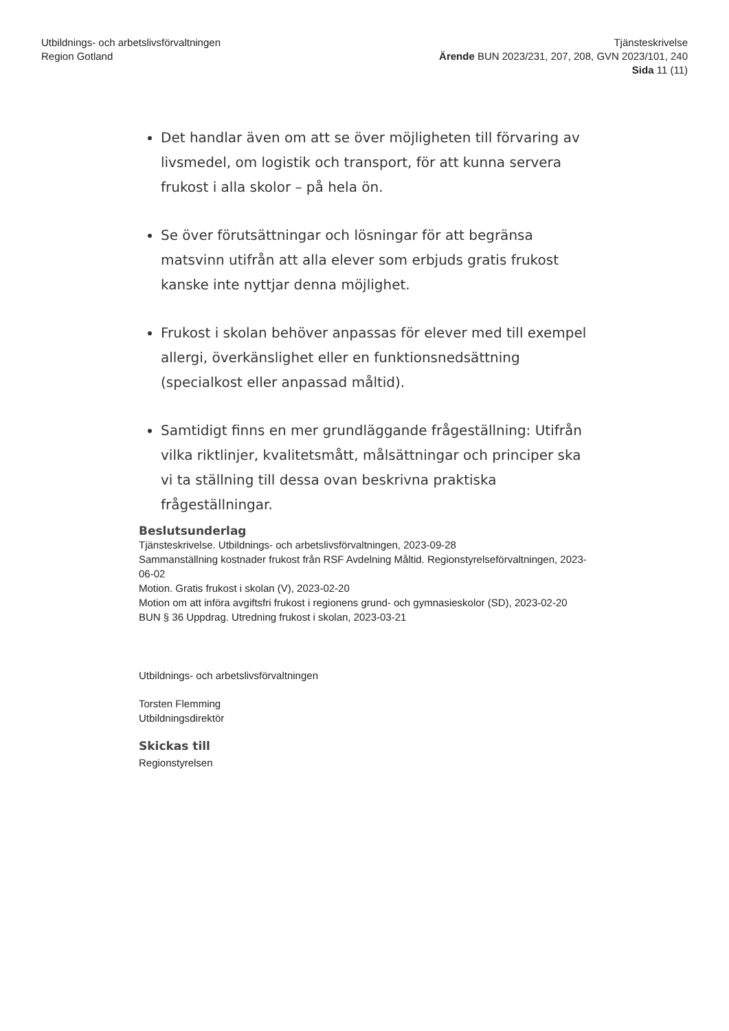Utbildnings- och arbetslivsförvaltningen
Region Gotland
Tjänsteskrivelse
Ärende BUN 2023/231, 207, 208, GVN 2023/101, 240
Sida 11 (11)
Det handlar även om att se över möjligheten till förvaring av livsmedel, om logistik och transport, för att kunna servera frukost i alla skolor – på hela ön.
Se över förutsättningar och lösningar för att begränsa matsvinn utifrån att alla elever som erbjuds gratis frukost kanske inte nyttjar denna möjlighet.
Frukost i skolan behöver anpassas för elever med till exempel allergi, överkänslighet eller en funktionsnedsättning (specialkost eller anpassad måltid).
Samtidigt finns en mer grundläggande frågeställning: Utifrån vilka riktlinjer, kvalitetsmått, målsättningar och principer ska vi ta ställning till dessa ovan beskrivna praktiska frågeställningar.
Beslutsunderlag
Tjänsteskrivelse. Utbildnings- och arbetslivsförvaltningen, 2023-09-28
Sammanställning kostnader frukost från RSF Avdelning Måltid. Regionstyrelseförvaltningen, 2023-06-02
Motion. Gratis frukost i skolan (V), 2023-02-20
Motion om att införa avgiftsfri frukost i regionens grund- och gymnasieskolor (SD), 2023-02-20
BUN § 36 Uppdrag. Utredning frukost i skolan, 2023-03-21
Utbildnings- och arbetslivsförvaltningen
Torsten Flemming
Utbildningsdirektör
Skickas till
Regionstyrelsen